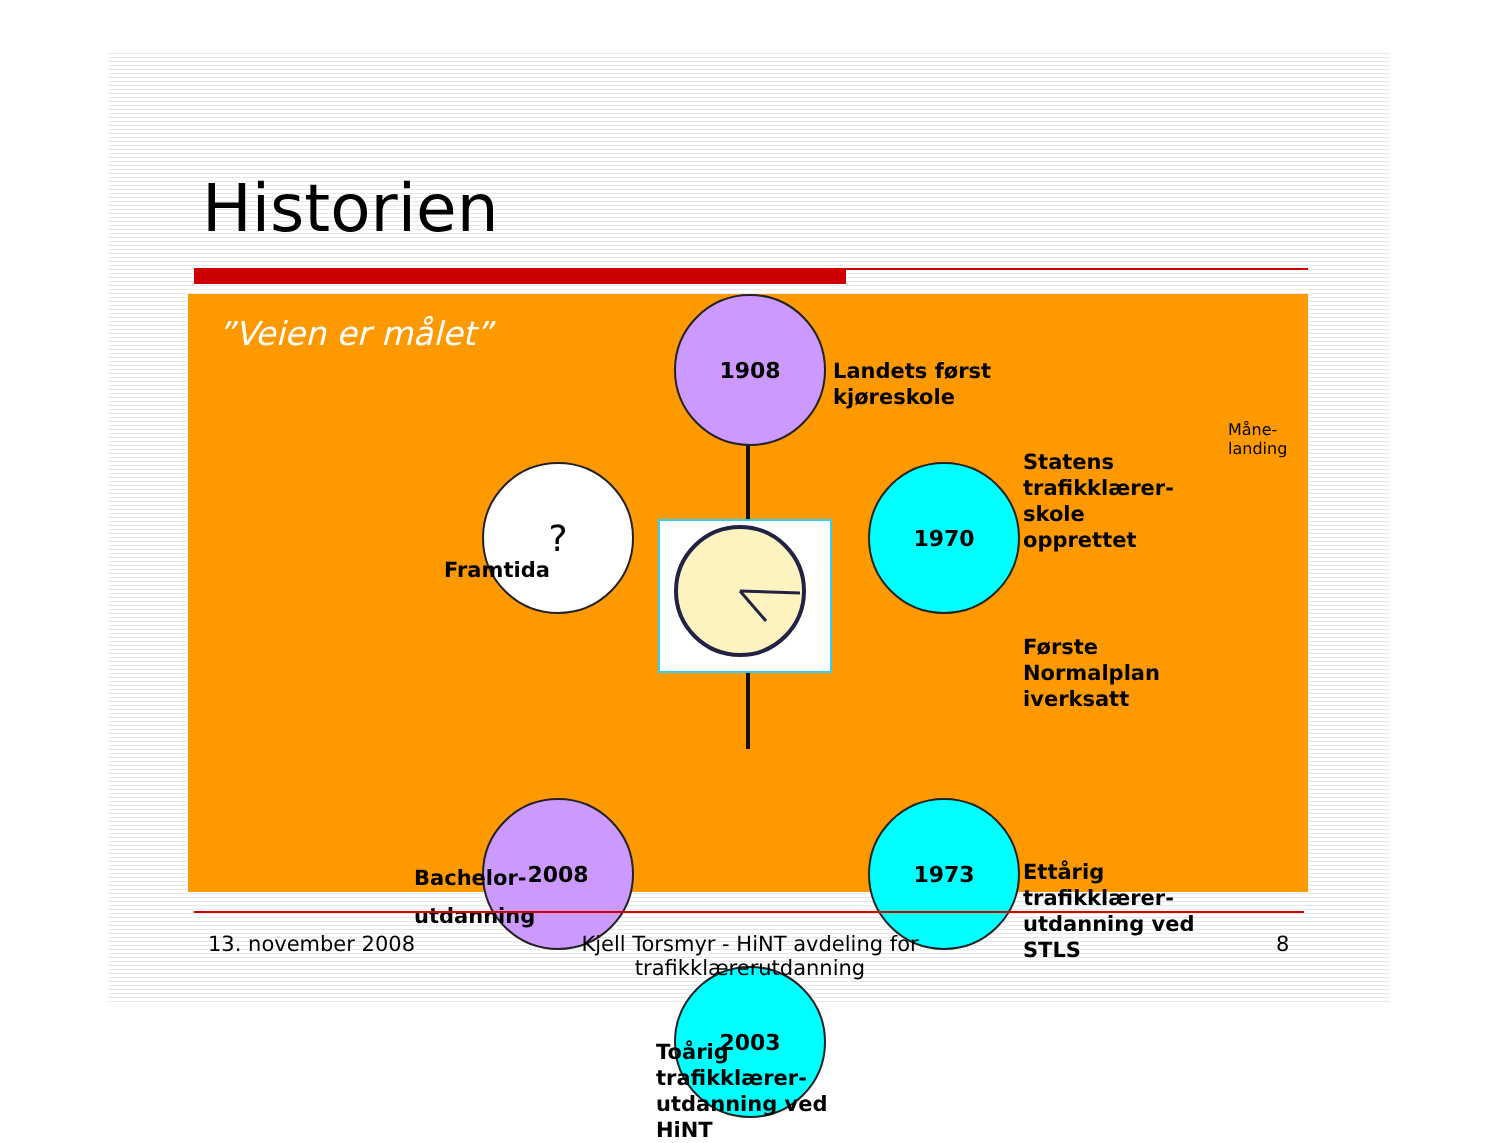Historien
”Veien er målet”
1908
Landets først
kjøreskole
Måne-
landing
1970
Statens
trafikklærer-
skole
opprettet
Første
Normalplan
iverksatt
1973
Ettårig
trafikklærer-
utdanning ved
STLS
2003
Toårig
trafikklærer-
utdanning ved
HiNT
2008
Bachelor-
utdanning
?
Framtida
13. november 2008
Kjell Torsmyr - HiNT avdeling for trafikklærerutdanning
8